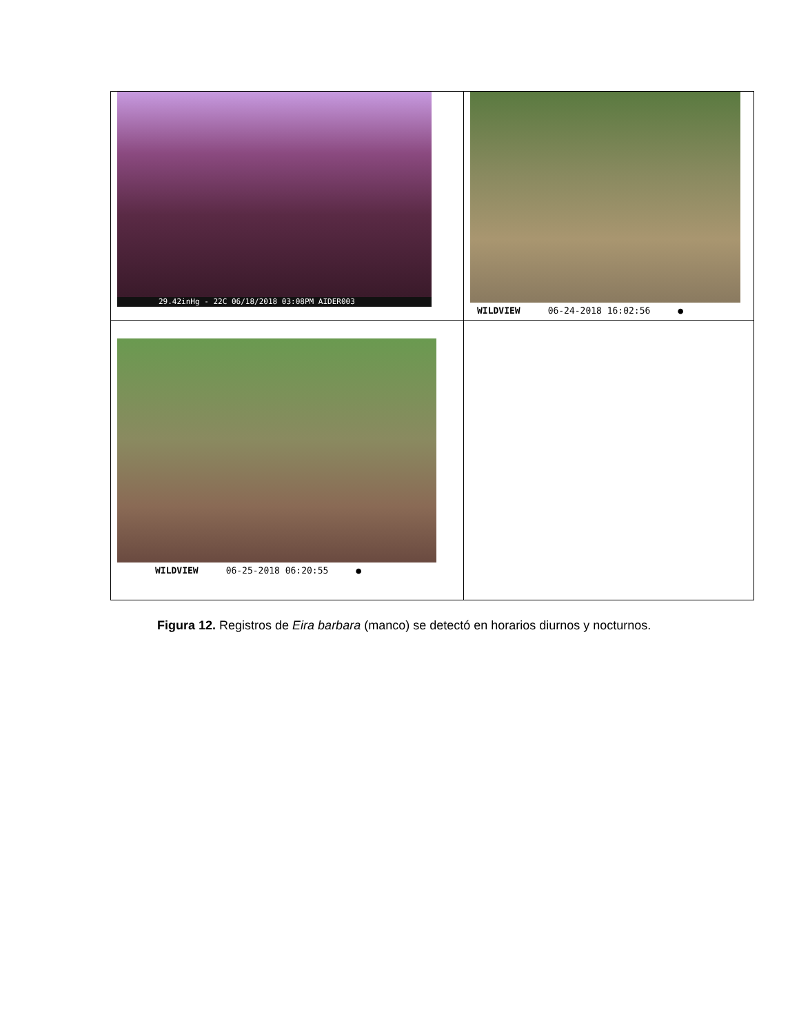| 29.42inHg - 22C 06/18/2018 03:08PM AIDER003 | WILDVIEW 06-24-2018 16:02:56 ● |
| WILDVIEW 06-25-2018 06:20:55 ● | |
Figura 12. Registros de Eira barbara (manco) se detectó en horarios diurnos y nocturnos.